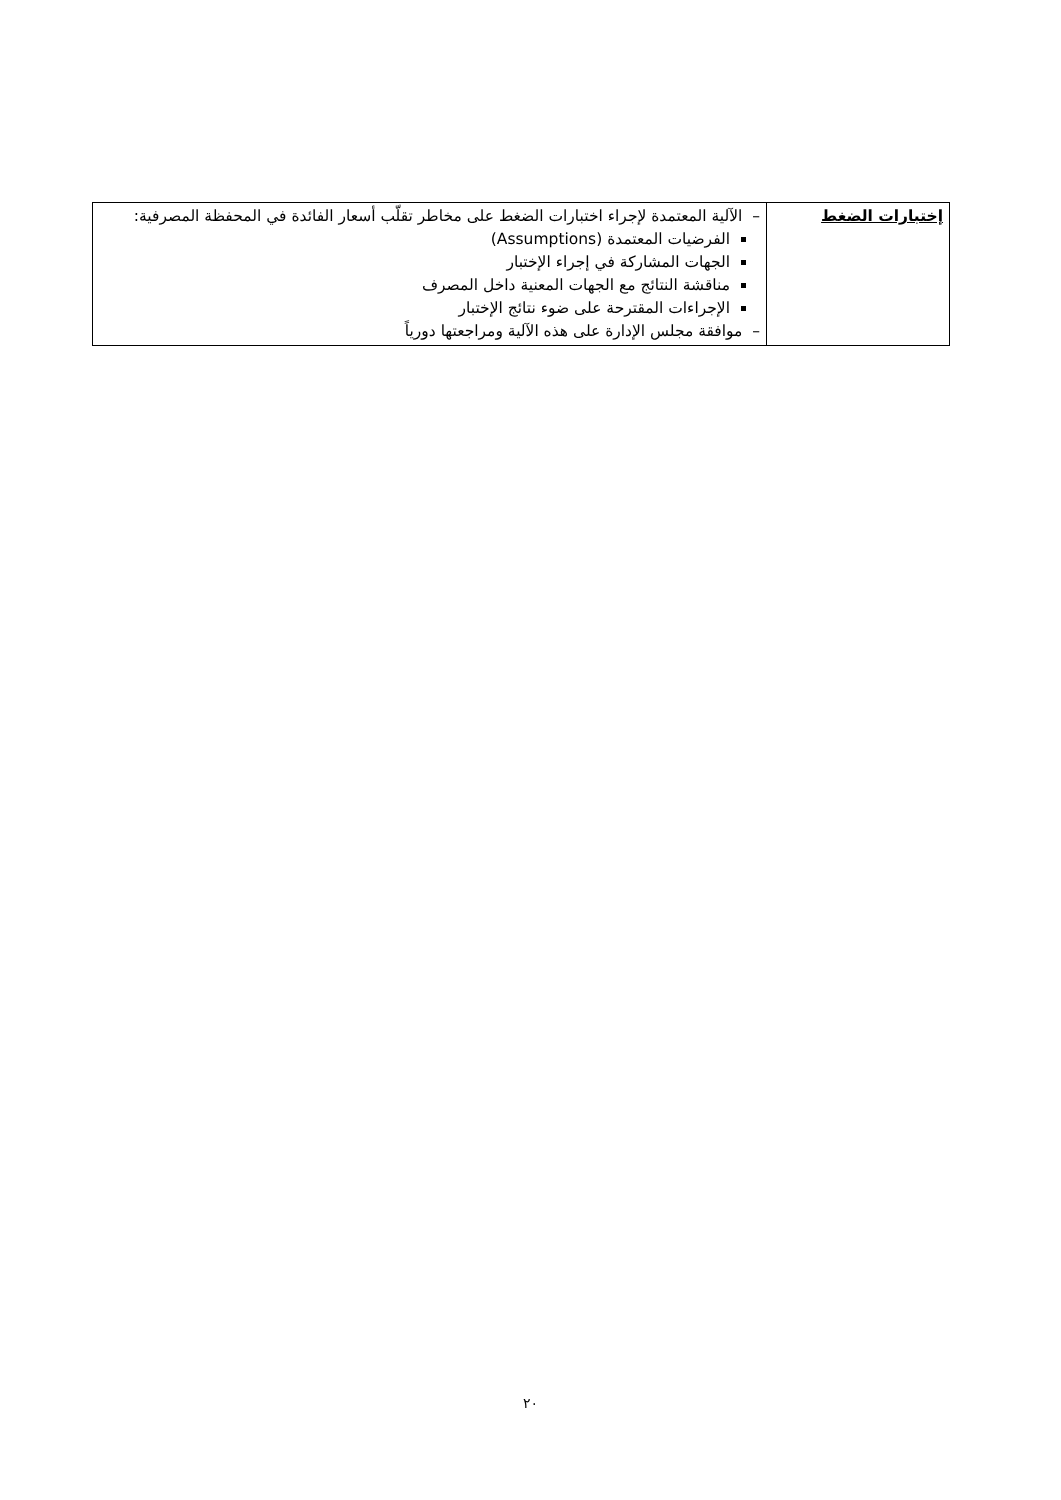| إختبارات الضغط | – الآلية المعتمدة لإجراء اختبارات الضغط على مخاطر تقلّب أسعار الفائدة في المحفظة المصرفية: الفرضيات المعتمدة (Assumptions) الجهات المشاركة في إجراء الإختبار مناقشة النتائج مع الجهات المعنية داخل المصرف الإجراءات المقترحة على ضوء نتائج الإختبار – موافقة مجلس الإدارة على هذه الآلية ومراجعتها دورياً |
٢٠